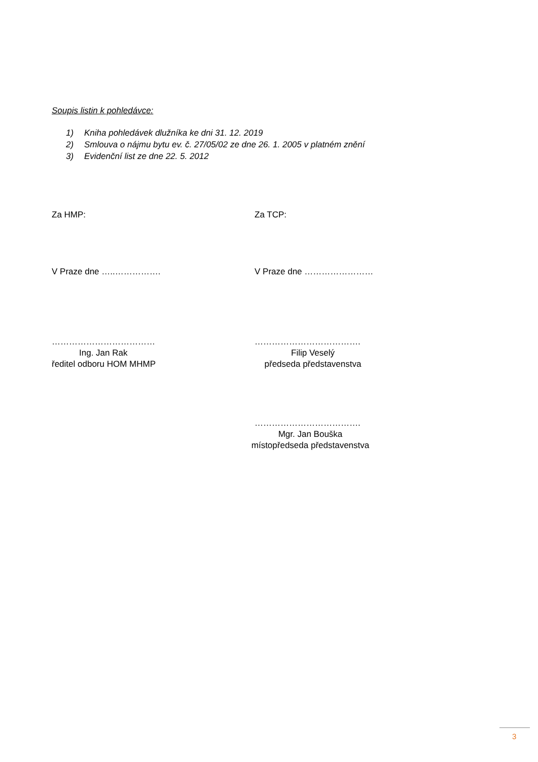Soupis listin k pohledávce:
1) Kniha pohledávek dlužníka ke dni 31. 12. 2019
2) Smlouva o nájmu bytu ev. č. 27/05/02 ze dne 26. 1. 2005 v platném znění
3) Evidenční list ze dne 22. 5. 2012
Za HMP: Za TCP:
V Praze dne …..……………. V Praze dne ……………………
………………………………
Ing. Jan Rak
ředitel odboru HOM MHMP
……………………………….
Filip Veselý
předseda představenstva
……………………………….
Mgr. Jan Bouška
místopředseda představenstva
3